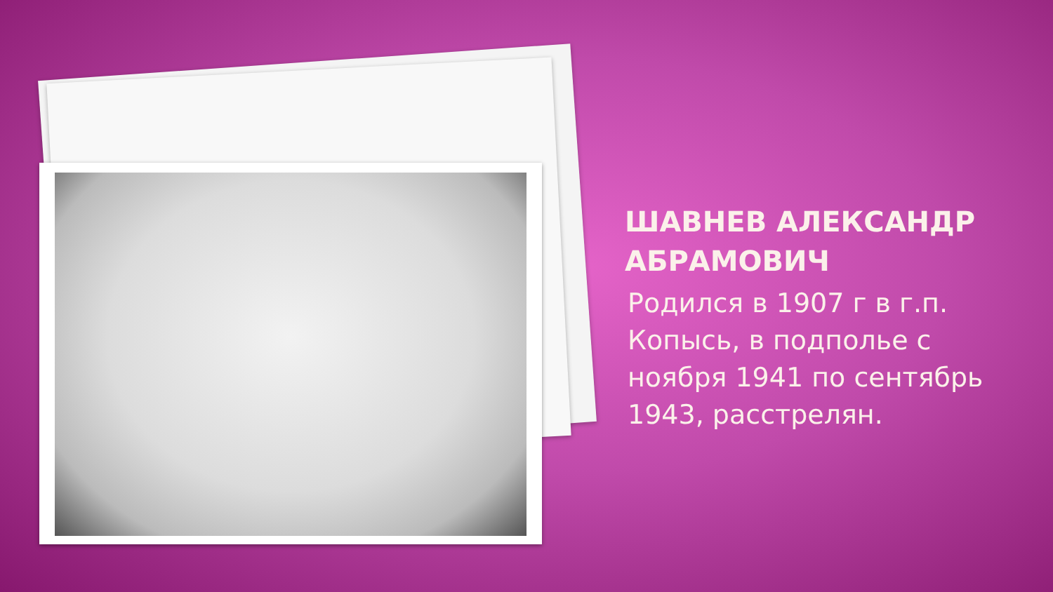ШАВНЕВ АЛЕКСАНДР АБРАМОВИЧ
Родился в 1907 г в г.п. Копысь, в подполье с ноября 1941 по сентябрь 1943, расстрелян.